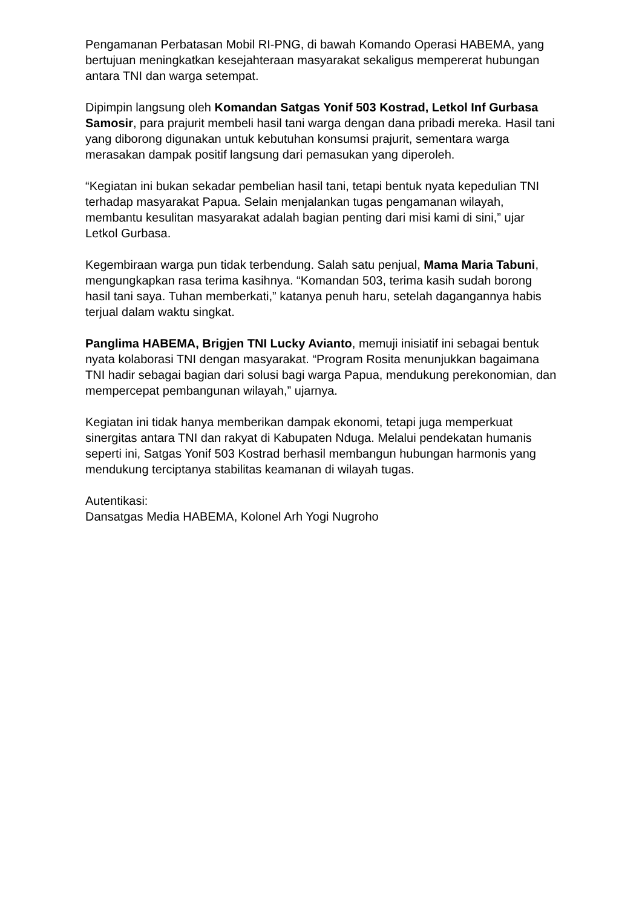Pengamanan Perbatasan Mobil RI-PNG, di bawah Komando Operasi HABEMA, yang bertujuan meningkatkan kesejahteraan masyarakat sekaligus mempererat hubungan antara TNI dan warga setempat.
Dipimpin langsung oleh Komandan Satgas Yonif 503 Kostrad, Letkol Inf Gurbasa Samosir, para prajurit membeli hasil tani warga dengan dana pribadi mereka. Hasil tani yang diborong digunakan untuk kebutuhan konsumsi prajurit, sementara warga merasakan dampak positif langsung dari pemasukan yang diperoleh.
“Kegiatan ini bukan sekadar pembelian hasil tani, tetapi bentuk nyata kepedulian TNI terhadap masyarakat Papua. Selain menjalankan tugas pengamanan wilayah, membantu kesulitan masyarakat adalah bagian penting dari misi kami di sini,” ujar Letkol Gurbasa.
Kegembiraan warga pun tidak terbendung. Salah satu penjual, Mama Maria Tabuni, mengungkapkan rasa terima kasihnya. “Komandan 503, terima kasih sudah borong hasil tani saya. Tuhan memberkati,” katanya penuh haru, setelah dagangannya habis terjual dalam waktu singkat.
Panglima HABEMA, Brigjen TNI Lucky Avianto, memuji inisiatif ini sebagai bentuk nyata kolaborasi TNI dengan masyarakat. “Program Rosita menunjukkan bagaimana TNI hadir sebagai bagian dari solusi bagi warga Papua, mendukung perekonomian, dan mempercepat pembangunan wilayah,” ujarnya.
Kegiatan ini tidak hanya memberikan dampak ekonomi, tetapi juga memperkuat sinergitas antara TNI dan rakyat di Kabupaten Nduga. Melalui pendekatan humanis seperti ini, Satgas Yonif 503 Kostrad berhasil membangun hubungan harmonis yang mendukung terciptanya stabilitas keamanan di wilayah tugas.
Autentikasi:
Dansatgas Media HABEMA, Kolonel Arh Yogi Nugroho